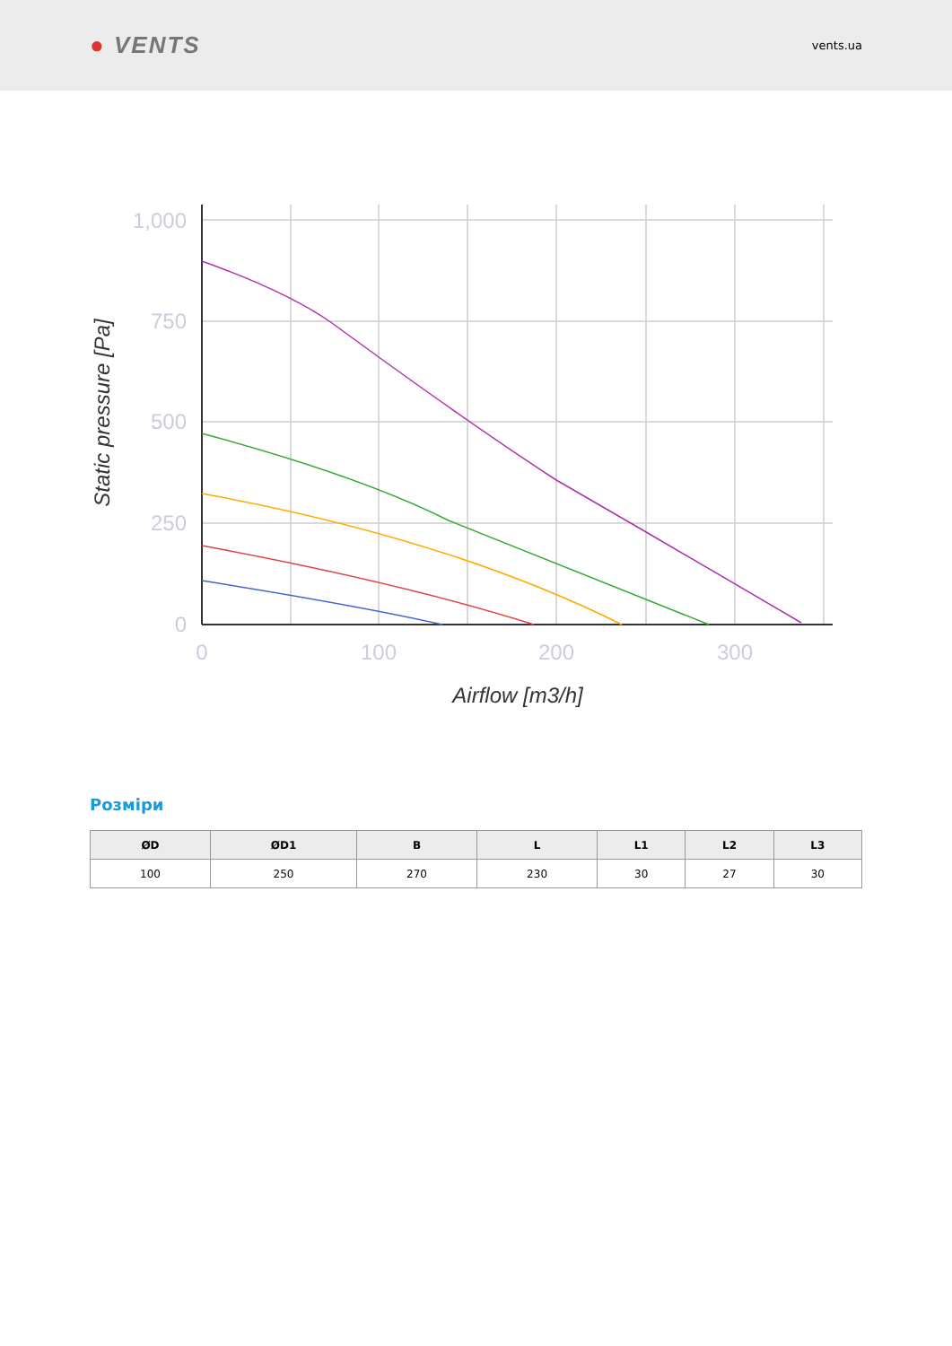● VENTS
vents.ua
1,000
750
500
250
0
0
100
200
300
Airflow [m3/h]
Static pressure [Pa]
Розміри
| ØD | ØD1 | B | L | L1 | L2 | L3 |
| --- | --- | --- | --- | --- | --- | --- |
| 100 | 250 | 270 | 230 | 30 | 27 | 30 |